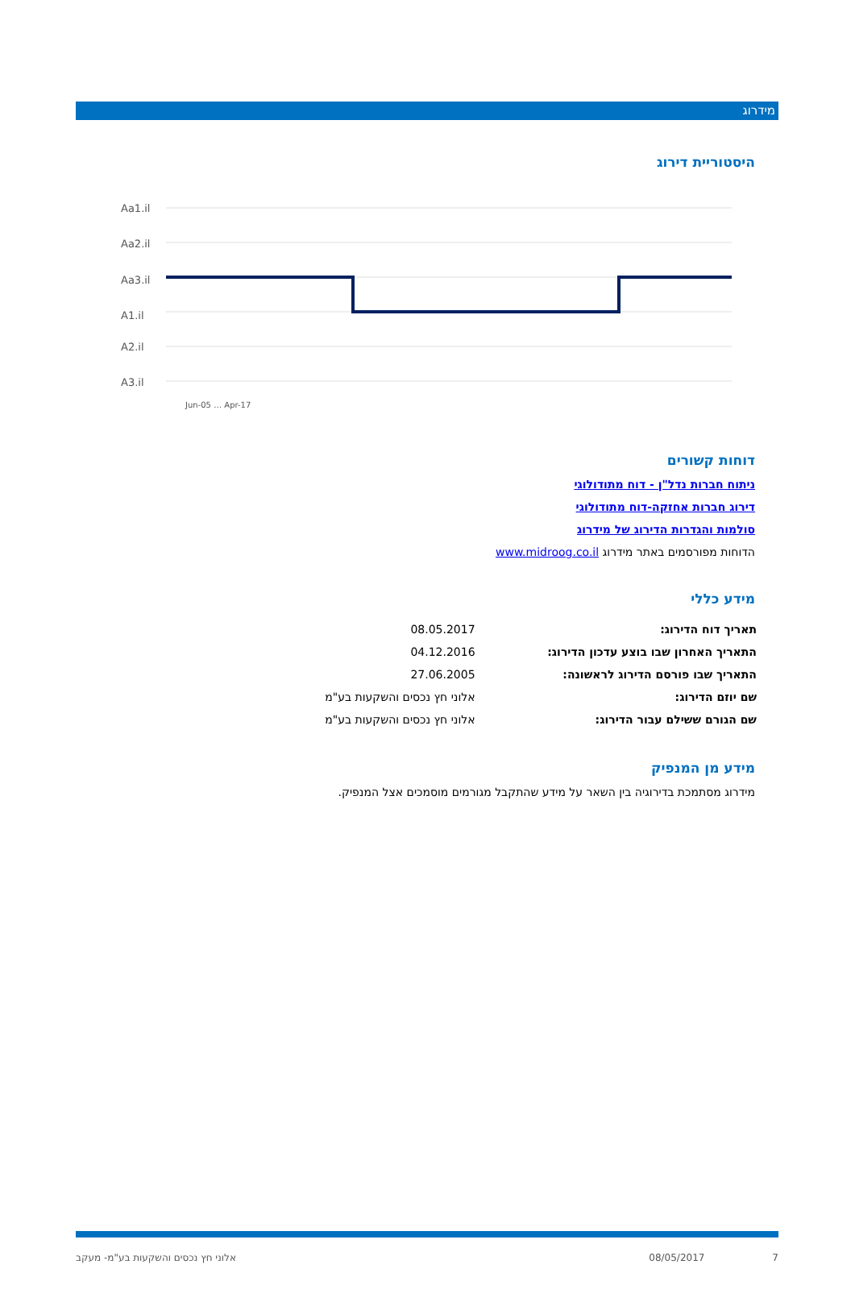מידרוג
היסטוריית דירוג
Aa1.il
Aa2.il
Aa3.il
A1.il
A2.il
A3.il
Jun-05 … Apr-17
דוחות קשורים
ניתוח חברות נדל"ן - דוח מתודולוגי
דירוג חברות אחזקה-דוח מתודולוגי
סולמות והגדרות הדירוג של מידרוג
הדוחות מפורסמים באתר מידרוג www.midroog.co.il
מידע כללי
| תאריך דוח הדירוג: | 08.05.2017 |
| התאריך האחרון שבו בוצע עדכון הדירוג: | 04.12.2016 |
| התאריך שבו פורסם הדירוג לראשונה: | 27.06.2005 |
| שם יוזם הדירוג: | אלוני חץ נכסים והשקעות בע"מ |
| שם הגורם ששילם עבור הדירוג: | אלוני חץ נכסים והשקעות בע"מ |
מידע מן המנפיק
מידרוג מסתמכת בדירוגיה בין השאר על מידע שהתקבל מגורמים מוסמכים אצל המנפיק.
אלוני חץ נכסים והשקעות בע"מ- מעקב 08/05/2017 7